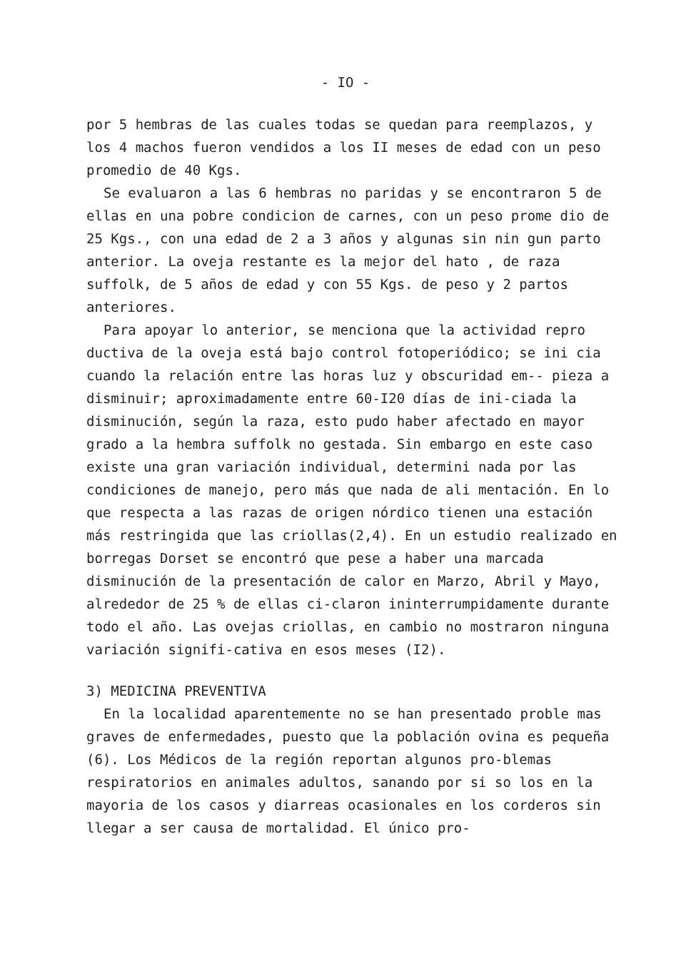- IO -
por 5 hembras de las cuales todas se quedan para reemplazos, y los 4 machos fueron vendidos a los II meses de edad con un peso promedio de 40 Kgs.
Se evaluaron a las 6 hembras no paridas y se encontraron 5 de ellas en una pobre condicion de carnes, con un peso prome dio de 25 Kgs., con una edad de 2 a 3 años y algunas sin nin gun parto anterior. La oveja restante es la mejor del hato , de raza suffolk, de 5 años de edad y con 55 Kgs. de peso y 2 partos anteriores.
Para apoyar lo anterior, se menciona que la actividad repro ductiva de la oveja está bajo control fotoperiódico; se ini cia cuando la relación entre las horas luz y obscuridad em-- pieza a disminuir; aproximadamente entre 60-I20 días de ini-ciada la disminución, según la raza, esto pudo haber afectado en mayor grado a la hembra suffolk no gestada. Sin embargo en este caso existe una gran variación individual, determini nada por las condiciones de manejo, pero más que nada de ali mentación. En lo que respecta a las razas de origen nórdico tienen una estación más restringida que las criollas(2,4). En un estudio realizado en borregas Dorset se encontró que pese a haber una marcada disminución de la presentación de calor en Marzo, Abril y Mayo, alrededor de 25 % de ellas ci-claron ininterrumpidamente durante todo el año. Las ovejas criollas, en cambio no mostraron ninguna variación signifi-cativa en esos meses (I2).
3) MEDICINA PREVENTIVA
En la localidad aparentemente no se han presentado proble mas graves de enfermedades, puesto que la población ovina es pequeña (6). Los Médicos de la región reportan algunos pro-blemas respiratorios en animales adultos, sanando por si so los en la mayoria de los casos y diarreas ocasionales en los corderos sin llegar a ser causa de mortalidad. El único pro-